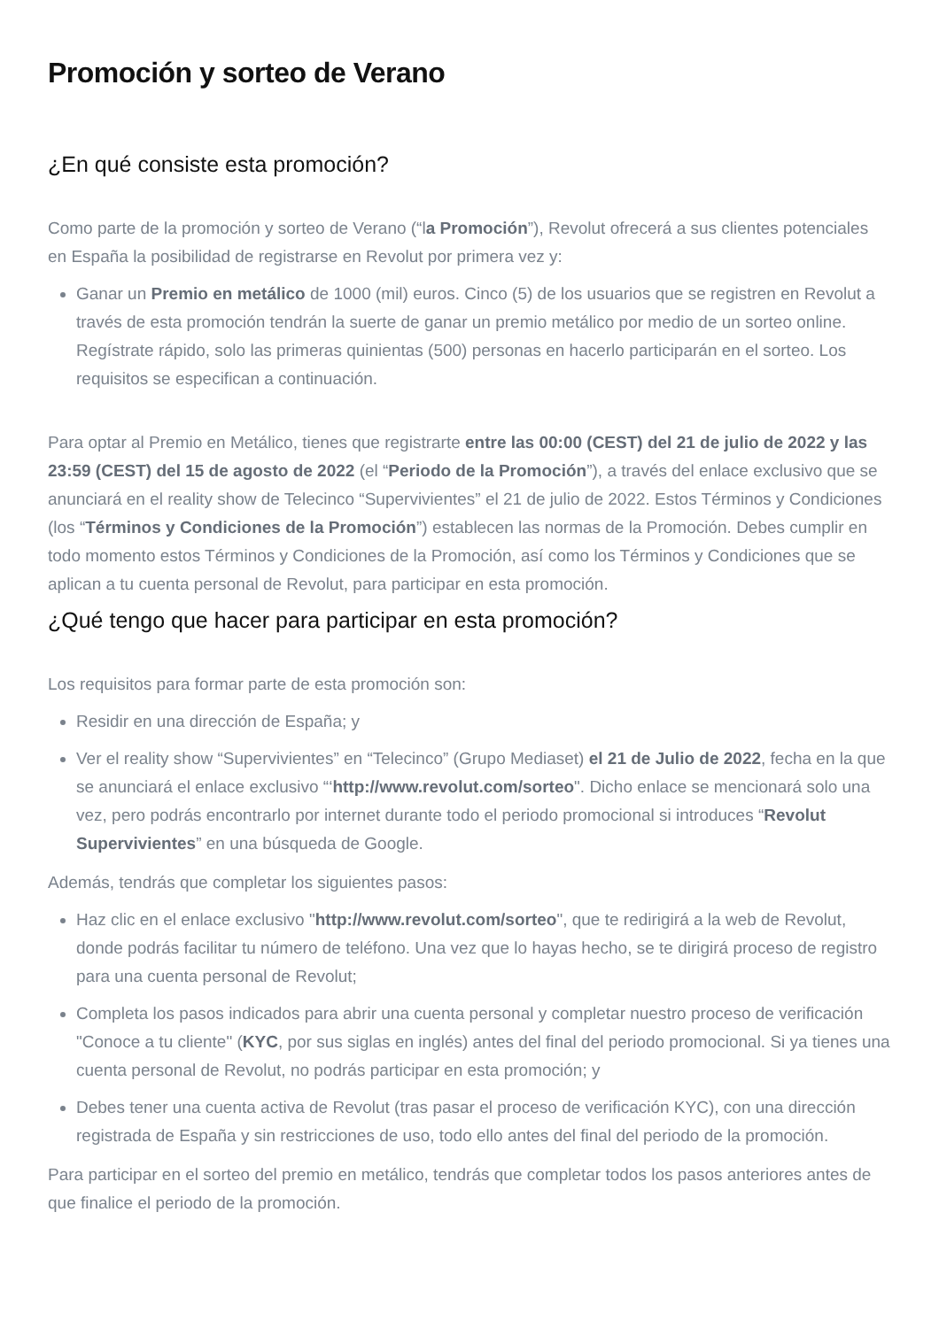Promoción y sorteo de Verano
¿En qué consiste esta promoción?
Como parte de la promoción y sorteo de Verano (“la Promoción”), Revolut ofrecerá a sus clientes potenciales en España la posibilidad de registrarse en Revolut por primera vez y:
Ganar un Premio en metálico de 1000 (mil) euros. Cinco (5) de los usuarios que se registren en Revolut a través de esta promoción tendrán la suerte de ganar un premio metálico por medio de un sorteo online. Regístrate rápido, solo las primeras quinientas (500) personas en hacerlo participarán en el sorteo. Los requisitos se especifican a continuación.
Para optar al Premio en Metálico, tienes que registrarte entre las 00:00 (CEST) del 21 de julio de 2022 y las 23:59 (CEST) del 15 de agosto de 2022 (el “Periodo de la Promoción”), a través del enlace exclusivo que se anunciará en el reality show de Telecinco “Supervivientes” el 21 de julio de 2022. Estos Términos y Condiciones (los “Términos y Condiciones de la Promoción”) establecen las normas de la Promoción. Debes cumplir en todo momento estos Términos y Condiciones de la Promoción, así como los Términos y Condiciones que se aplican a tu cuenta personal de Revolut, para participar en esta promoción.
¿Qué tengo que hacer para participar en esta promoción?
Los requisitos para formar parte de esta promoción son:
Residir en una dirección de España; y
Ver el reality show “Supervivientes” en “Telecinco” (Grupo Mediaset) el 21 de Julio de 2022, fecha en la que se anunciará el enlace exclusivo “‘http://www.revolut.com/sorteo". Dicho enlace se mencionará solo una vez, pero podrás encontrarlo por internet durante todo el periodo promocional si introduces “Revolut Supervivientes” en una búsqueda de Google.
Además, tendrás que completar los siguientes pasos:
Haz clic en el enlace exclusivo "http://www.revolut.com/sorteo", que te redirigirá a la web de Revolut, donde podrás facilitar tu número de teléfono. Una vez que lo hayas hecho, se te dirigirá proceso de registro para una cuenta personal de Revolut;
Completa los pasos indicados para abrir una cuenta personal y completar nuestro proceso de verificación "Conoce a tu cliente" (KYC, por sus siglas en inglés) antes del final del periodo promocional. Si ya tienes una cuenta personal de Revolut, no podrás participar en esta promoción; y
Debes tener una cuenta activa de Revolut (tras pasar el proceso de verificación KYC), con una dirección registrada de España y sin restricciones de uso, todo ello antes del final del periodo de la promoción.
Para participar en el sorteo del premio en metálico, tendrás que completar todos los pasos anteriores antes de que finalice el periodo de la promoción.